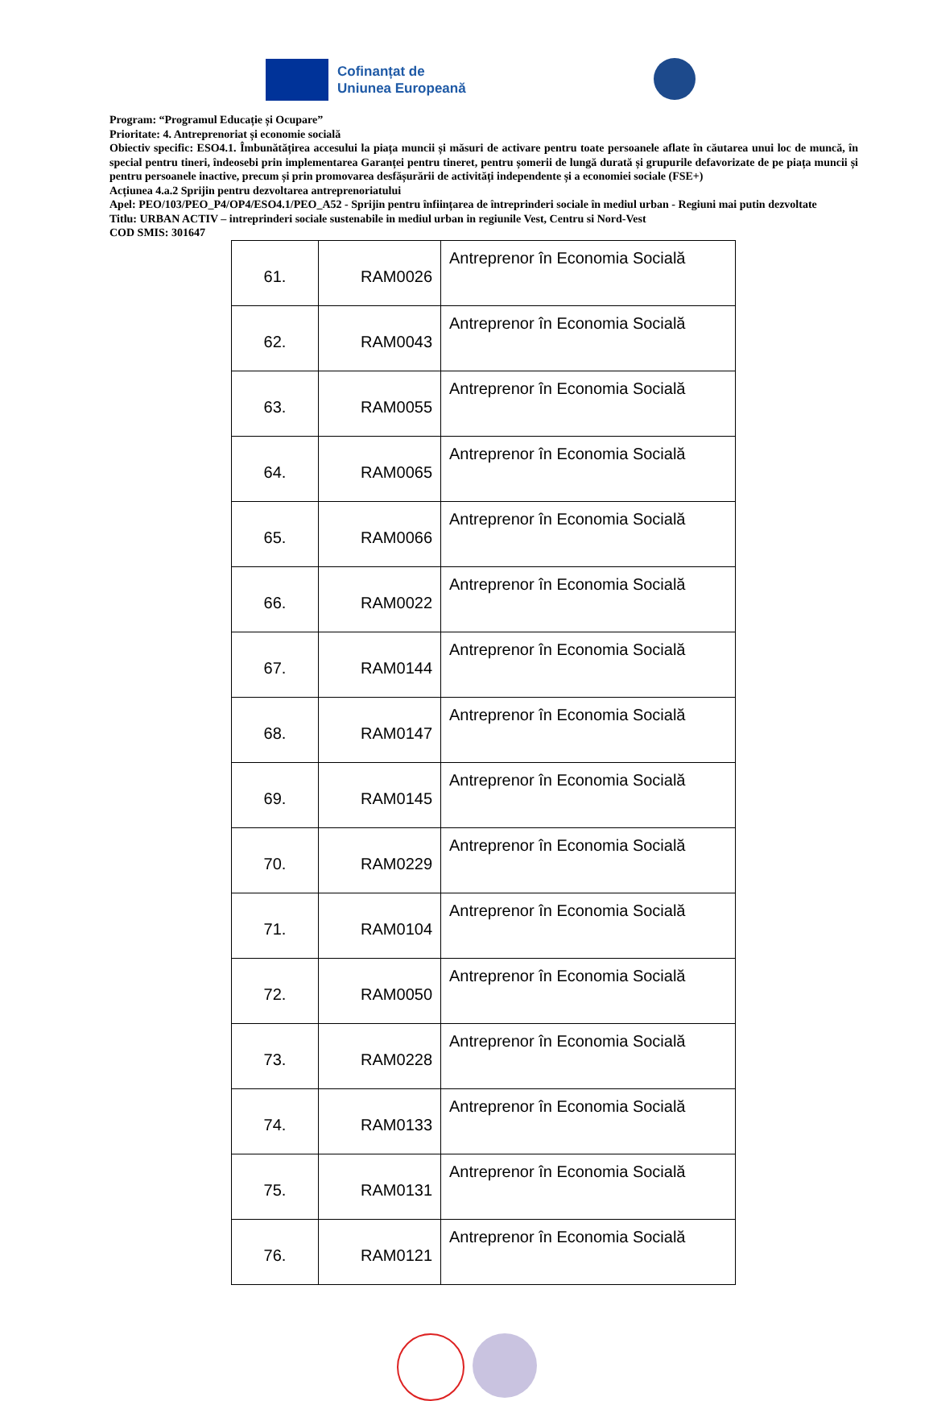Cofinanțat de
Uniunea Europeană
Program: “Programul Educație și Ocupare”
Prioritate: 4. Antreprenoriat și economie socială
Obiectiv specific: ESO4.1. Îmbunătățirea accesului la piața muncii și măsuri de activare pentru toate persoanele aflate în căutarea unui loc de muncă, în special pentru tineri, îndeosebi prin implementarea Garanței pentru tineret, pentru șomerii de lungă durată și grupurile defavorizate de pe piața muncii și pentru persoanele inactive, precum și prin promovarea desfășurării de activități independente și a economiei sociale (FSE+)
Acțiunea 4.a.2 Sprijin pentru dezvoltarea antreprenoriatului
Apel: PEO/103/PEO_P4/OP4/ESO4.1/PEO_A52 - Sprijin pentru înființarea de întreprinderi sociale în mediul urban - Regiuni mai putin dezvoltate
Titlu: URBAN ACTIV – intreprinderi sociale sustenabile in mediul urban in regiunile Vest, Centru si Nord-Vest
COD SMIS: 301647
| 61. | RAM0026 | Antreprenor în Economia Socială |
| 62. | RAM0043 | Antreprenor în Economia Socială |
| 63. | RAM0055 | Antreprenor în Economia Socială |
| 64. | RAM0065 | Antreprenor în Economia Socială |
| 65. | RAM0066 | Antreprenor în Economia Socială |
| 66. | RAM0022 | Antreprenor în Economia Socială |
| 67. | RAM0144 | Antreprenor în Economia Socială |
| 68. | RAM0147 | Antreprenor în Economia Socială |
| 69. | RAM0145 | Antreprenor în Economia Socială |
| 70. | RAM0229 | Antreprenor în Economia Socială |
| 71. | RAM0104 | Antreprenor în Economia Socială |
| 72. | RAM0050 | Antreprenor în Economia Socială |
| 73. | RAM0228 | Antreprenor în Economia Socială |
| 74. | RAM0133 | Antreprenor în Economia Socială |
| 75. | RAM0131 | Antreprenor în Economia Socială |
| 76. | RAM0121 | Antreprenor în Economia Socială |